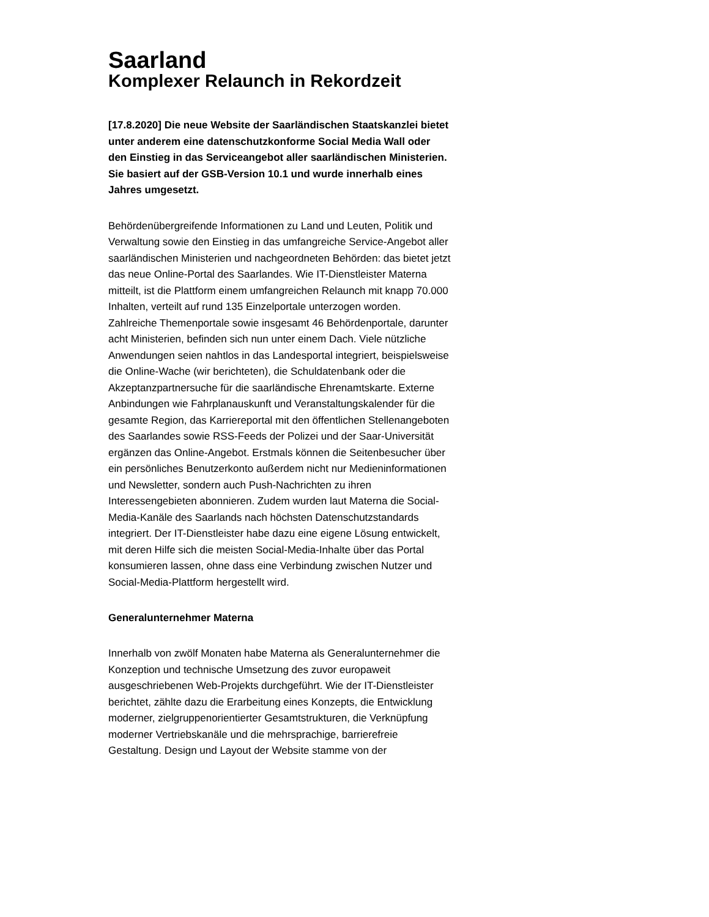Saarland
Komplexer Relaunch in Rekordzeit
[17.8.2020] Die neue Website der Saarländischen Staatskanzlei bietet unter anderem eine datenschutzkonforme Social Media Wall oder den Einstieg in das Serviceangebot aller saarländischen Ministerien. Sie basiert auf der GSB-Version 10.1 und wurde innerhalb eines Jahres umgesetzt.
Behördenübergreifende Informationen zu Land und Leuten, Politik und Verwaltung sowie den Einstieg in das umfangreiche Service-Angebot aller saarländischen Ministerien und nachgeordneten Behörden: das bietet jetzt das neue Online-Portal des Saarlandes. Wie IT-Dienstleister Materna mitteilt, ist die Plattform einem umfangreichen Relaunch mit knapp 70.000 Inhalten, verteilt auf rund 135 Einzelportale unterzogen worden. Zahlreiche Themenportale sowie insgesamt 46 Behördenportale, darunter acht Ministerien, befinden sich nun unter einem Dach. Viele nützliche Anwendungen seien nahtlos in das Landesportal integriert, beispielsweise die Online-Wache (wir berichteten), die Schuldatenbank oder die Akzeptanzpartnersuche für die saarländische Ehrenamtskarte. Externe Anbindungen wie Fahrplanauskunft und Veranstaltungskalender für die gesamte Region, das Karriereportal mit den öffentlichen Stellenangeboten des Saarlandes sowie RSS-Feeds der Polizei und der Saar-Universität ergänzen das Online-Angebot. Erstmals können die Seitenbesucher über ein persönliches Benutzerkonto außerdem nicht nur Medieninformationen und Newsletter, sondern auch Push-Nachrichten zu ihren Interessengebieten abonnieren. Zudem wurden laut Materna die Social-Media-Kanäle des Saarlands nach höchsten Datenschutzstandards integriert. Der IT-Dienstleister habe dazu eine eigene Lösung entwickelt, mit deren Hilfe sich die meisten Social-Media-Inhalte über das Portal konsumieren lassen, ohne dass eine Verbindung zwischen Nutzer und Social-Media-Plattform hergestellt wird.
Generalunternehmer Materna
Innerhalb von zwölf Monaten habe Materna als Generalunternehmer die Konzeption und technische Umsetzung des zuvor europaweit ausgeschriebenen Web-Projekts durchgeführt. Wie der IT-Dienstleister berichtet, zählte dazu die Erarbeitung eines Konzepts, die Entwicklung moderner, zielgruppenorientierter Gesamtstrukturen, die Verknüpfung moderner Vertriebskanäle und die mehrsprachige, barrierefreie Gestaltung. Design und Layout der Website stamme von der